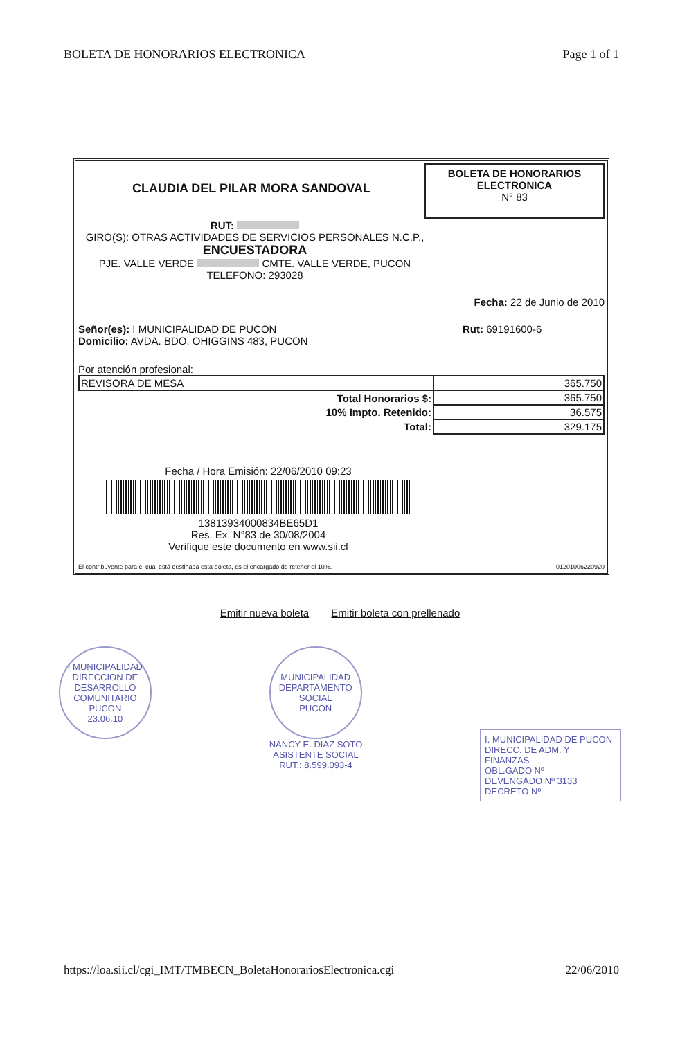BOLETA DE HONORARIOS ELECTRONICA Page 1 of 1
CLAUDIA DEL PILAR MORA SANDOVAL
BOLETA DE HONORARIOS ELECTRONICA
N° 83
RUT:
GIRO(S): OTRAS ACTIVIDADES DE SERVICIOS PERSONALES N.C.P.,
ENCUESTADORA
PJE. VALLE VERDE CMTE. VALLE VERDE, PUCON
TELEFONO: 293028
Fecha: 22 de Junio de 2010
Señor(es): I MUNICIPALIDAD DE PUCON
Domicilio: AVDA. BDO. OHIGGINS 483, PUCON
Rut: 69191600-6
Por atención profesional:
| REVISORA DE MESA | 365.750 |
| Total Honorarios $: | 365.750 |
| 10% Impto. Retenido: | 36.575 |
| Total: | 329.175 |
Fecha / Hora Emisión: 22/06/2010 09:23
13813934000834BE65D1
Res. Ex. N°83 de 30/08/2004
Verifique este documento en www.sii.cl
El contribuyente para el cual está destinada esta boleta, es el encargado de retener el 10%. 01201006220920
Emitir nueva boleta Emitir boleta con prellenado
I MUNICIPALIDAD
DIRECCION DE DESARROLLO COMUNITARIO
PUCON
23.06.10
MUNICIPALIDAD
DEPARTAMENTO SOCIAL
PUCON
NANCY E. DIAZ SOTO
ASISTENTE SOCIAL
RUT.: 8.599.093-4
I. MUNICIPALIDAD DE PUCON
DIRECC. DE ADM. Y FINANZAS
OBL.GADO Nº
DEVENGADO Nº 3133
DECRETO Nº
https://loa.sii.cl/cgi_IMT/TMBECN_BoletaHonorariosElectronica.cgi 22/06/2010